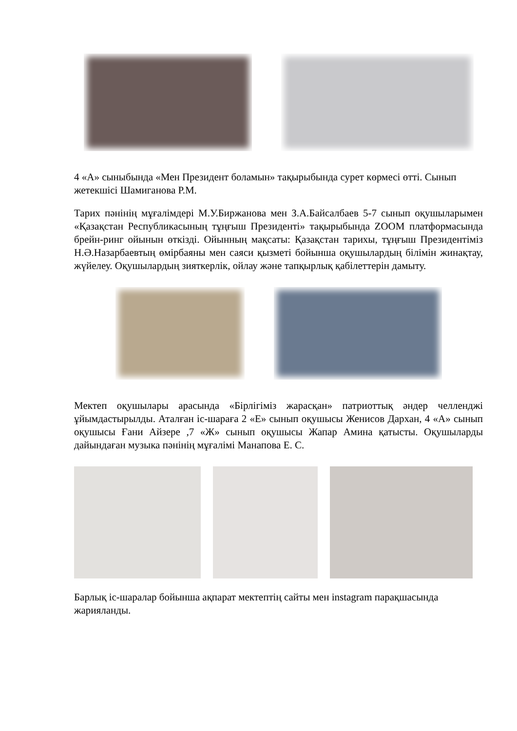4 «А» сыныбында «Мен Президент боламын» тақырыбында сурет көрмесі өтті. Сынып жетекшісі Шамиганова Р.М.
Тарих пәнінің мұғалімдері М.У.Биржанова мен З.А.Байсалбаев 5-7 сынып оқушыларымен «Қазақстан Республикасының тұңғыш Президенті» тақырыбында ZOOM платформасында брейн-ринг ойынын өткізді. Ойынның мақсаты: Қазақстан тарихы, тұңғыш Президентіміз Н.Ә.Назарбаевтың өмірбаяны мен саяси қызметі бойынша оқушылардың білімін жинақтау, жүйелеу. Оқушылардың зияткерлік, ойлау және тапқырлық қабілеттерін дамыту.
Мектеп оқушылары арасында «Бірлігіміз жарасқан» патриоттық әндер челленджі ұйымдастырылды. Аталған іс-шараға 2 «Е» сынып оқушысы Женисов Дархан, 4 «А» сынып оқушысы Ғани Айзере ,7 «Ж» сынып оқушысы Жапар Амина қатысты. Оқушыларды дайындаған музыка пәнінің мұғалімі Манапова Е. С.
Барлық іс-шаралар бойынша ақпарат мектептің сайты мен instagram парақшасында жарияланды.